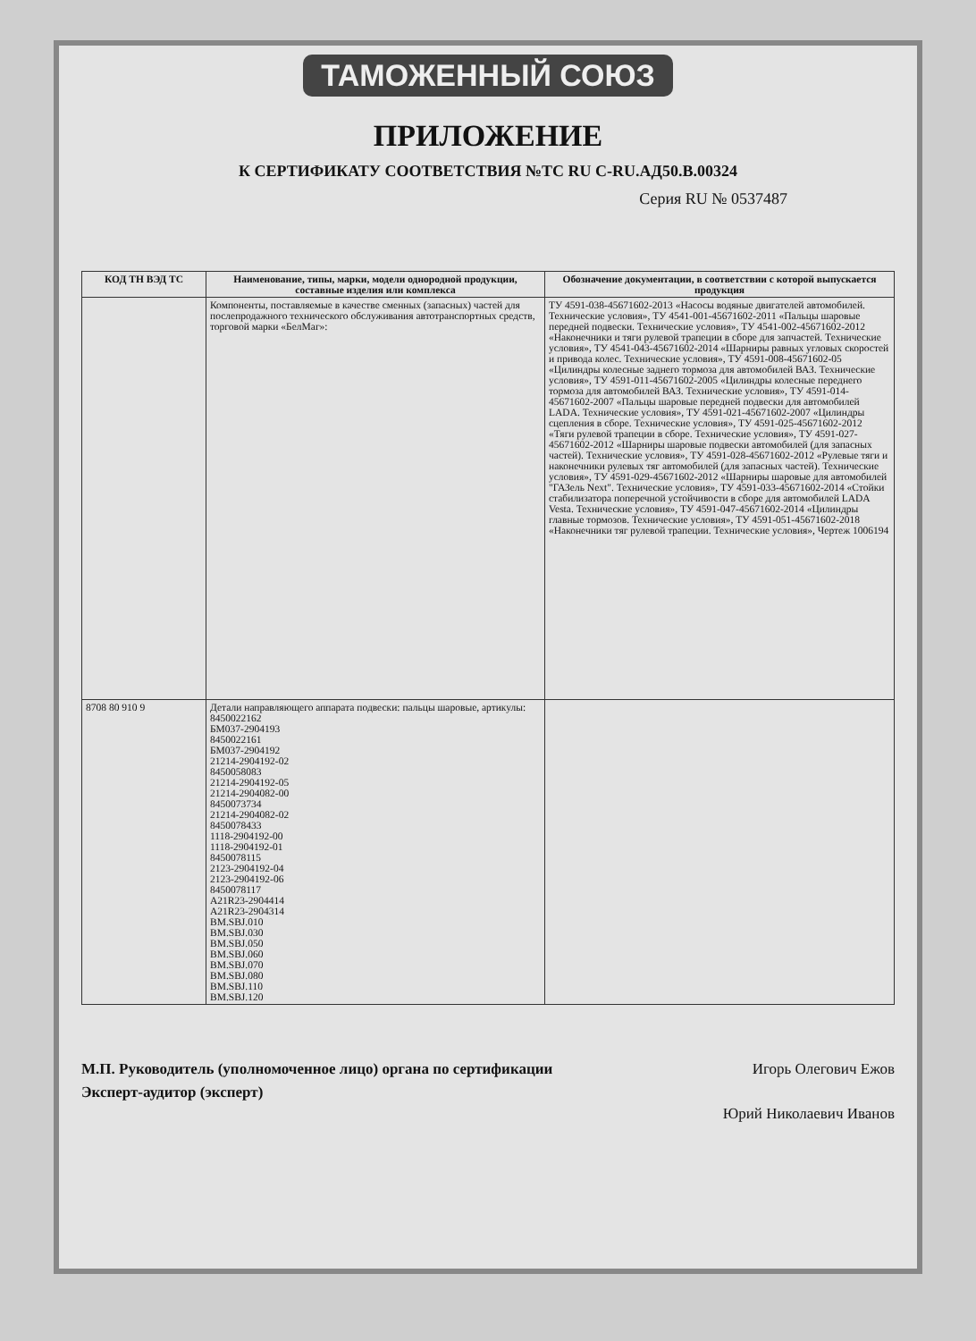ТАМОЖЕННЫЙ СОЮЗ
ПРИЛОЖЕНИЕ
К СЕРТИФИКАТУ СООТВЕТСТВИЯ №ТС RU C-RU.АД50.В.00324
Серия RU № 0537487
| КОД ТН ВЭД ТС | Наименование, типы, марки, модели однородной продукции, составные изделия или комплекса | Обозначение документации, в соответствии с которой выпускается продукция |
| --- | --- | --- |
| | Компоненты, поставляемые в качестве сменных (запасных) частей для послепродажного технического обслуживания автотранспортных средств, торговой марки «БелМаг»: | ТУ 4591-038-45671602-2013 «Насосы водяные двигателей автомобилей. Технические условия», ТУ 4541-001-45671602-2011 «Пальцы шаровые передней подвески. Технические условия», ТУ 4541-002-45671602-2012 «Наконечники и тяги рулевой трапеции в сборе для запчастей. Технические условия», ТУ 4541-043-45671602-2014 «Шарниры равных угловых скоростей и привода колес. Технические условия», ТУ 4591-008-45671602-05 «Цилиндры колесные заднего тормоза для автомобилей ВАЗ. Технические условия», ТУ 4591-011-45671602-2005 «Цилиндры колесные переднего тормоза для автомобилей ВАЗ. Технические условия», ТУ 4591-014-45671602-2007 «Пальцы шаровые передней подвески для автомобилей LADA. Технические условия», ТУ 4591-021-45671602-2007 «Цилиндры сцепления в сборе. Технические условия», ТУ 4591-025-45671602-2012 «Тяги рулевой трапеции в сборе. Технические условия», ТУ 4591-027-45671602-2012 «Шарниры шаровые подвески автомобилей (для запасных частей). Технические условия», ТУ 4591-028-45671602-2012 «Рулевые тяги и наконечники рулевых тяг автомобилей (для запасных частей). Технические условия», ТУ 4591-029-45671602-2012 «Шарниры шаровые для автомобилей "ГАЗель Next". Технические условия», ТУ 4591-033-45671602-2014 «Стойки стабилизатора поперечной устойчивости в сборе для автомобилей LADA Vesta. Технические условия», ТУ 4591-047-45671602-2014 «Цилиндры главные тормозов. Технические условия», ТУ 4591-051-45671602-2018 «Наконечники тяг рулевой трапеции. Технические условия», Чертеж 1006194 |
| 8708 80 910 9 | Детали направляющего аппарата подвески: пальцы шаровые, артикулы: 8450022162 БМ037-2904193 8450022161 БМ037-2904192 21214-2904192-02 8450058083 21214-2904192-05 21214-2904082-00 8450073734 21214-2904082-02 8450078433 1118-2904192-00 1118-2904192-01 8450078115 2123-2904192-04 2123-2904192-06 8450078117 A21R23-2904414 A21R23-2904314 BM.SBJ.010 BM.SBJ.030 BM.SBJ.050 BM.SBJ.060 BM.SBJ.070 BM.SBJ.080 BM.SBJ.110 BM.SBJ.120 | |
М.П. Руководитель (уполномоченное лицо) органа по сертификации
Эксперт-аудитор (эксперт)
Игорь Олегович Ежов
Юрий Николаевич Иванов